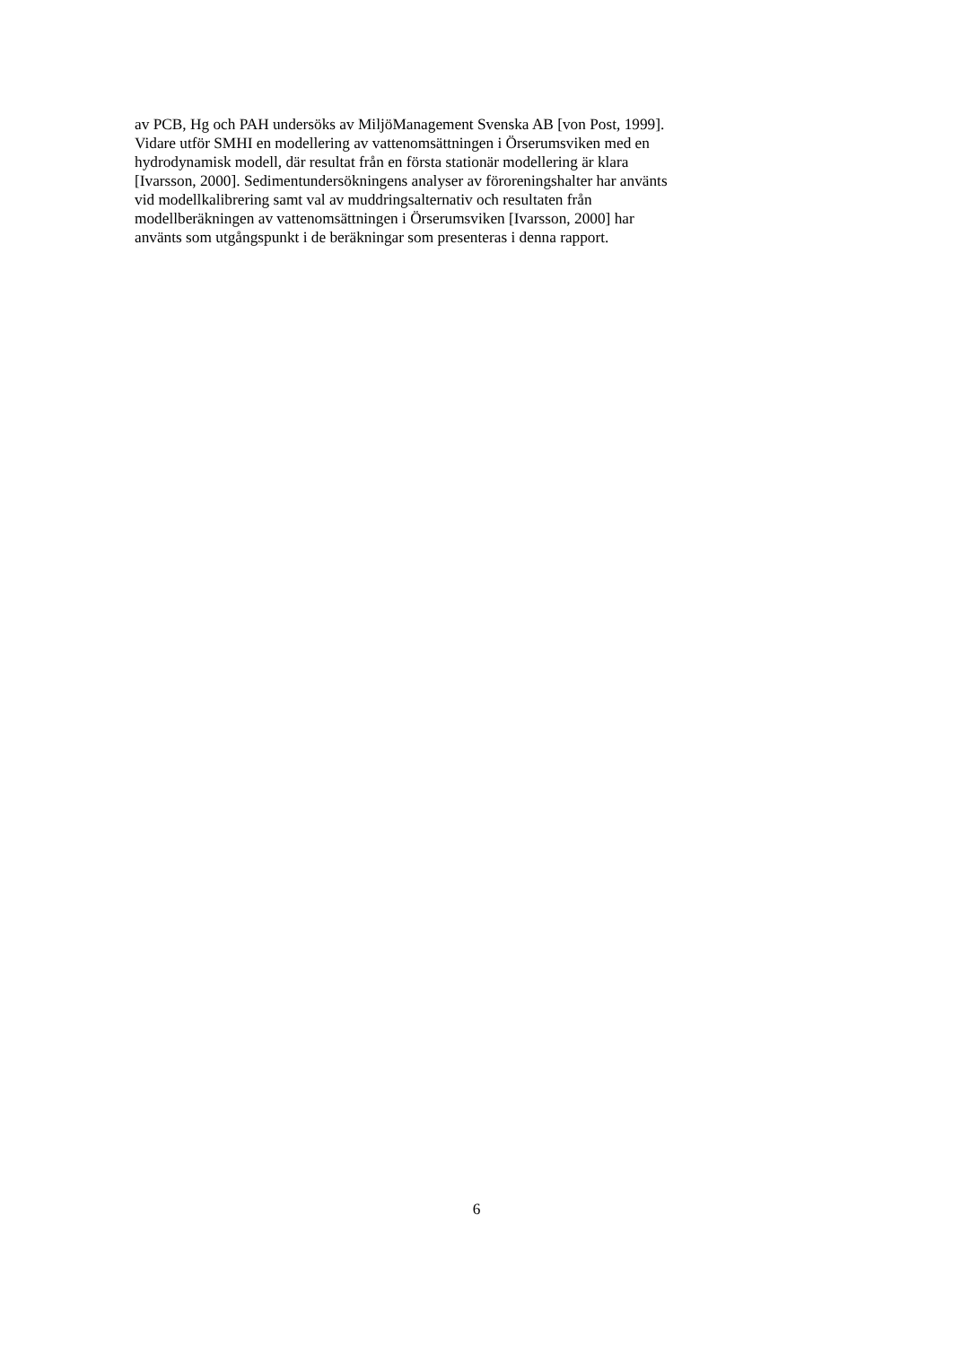av PCB, Hg och PAH undersöks av MiljöManagement Svenska AB [von Post, 1999].
Vidare utför SMHI en modellering av vattenomsättningen i Örserumsviken med en
hydrodynamisk modell, där resultat från en första stationär modellering är klara
[Ivarsson, 2000]. Sedimentundersökningens analyser av föroreningshalter har använts
vid modellkalibrering samt val av muddringsalternativ och resultaten från
modellberäkningen av vattenomsättningen i Örserumsviken [Ivarsson, 2000] har
använts som utgångspunkt i de beräkningar som presenteras i denna rapport.
6